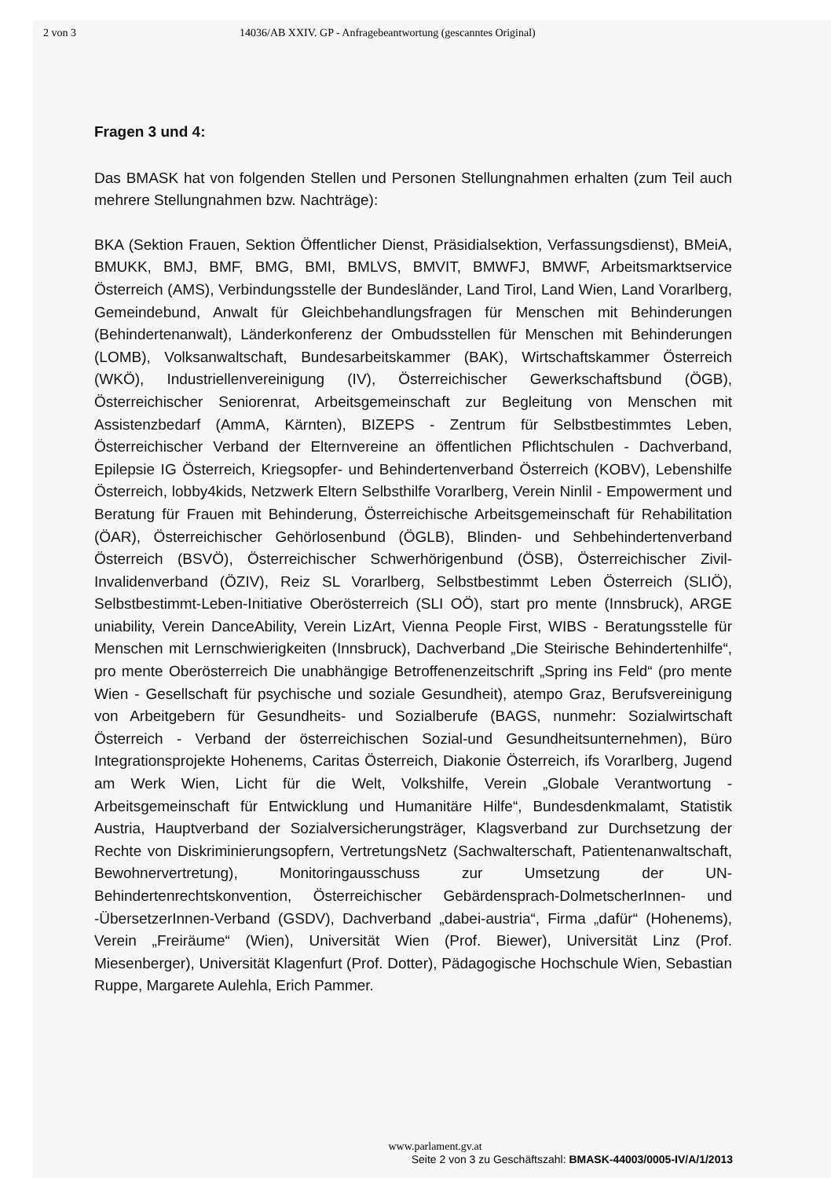2 von 3 14036/AB XXIV. GP - Anfragebeantwortung (gescanntes Original)
Fragen 3 und 4:
Das BMASK hat von folgenden Stellen und Personen Stellungnahmen erhalten (zum Teil auch mehrere Stellungnahmen bzw. Nachträge):
BKA (Sektion Frauen, Sektion Öffentlicher Dienst, Präsidialsektion, Verfassungsdienst), BMeiA, BMUKK, BMJ, BMF, BMG, BMI, BMLVS, BMVIT, BMWFJ, BMWF, Arbeitsmarktservice Österreich (AMS), Verbindungsstelle der Bundesländer, Land Tirol, Land Wien, Land Vorarlberg, Gemeindebund, Anwalt für Gleichbehandlungsfragen für Menschen mit Behinderungen (Behindertenanwalt), Länderkonferenz der Ombudsstellen für Menschen mit Behinderungen (LOMB), Volksanwaltschaft, Bundesarbeitskammer (BAK), Wirtschaftskammer Österreich (WKÖ), Industriellenvereinigung (IV), Österreichischer Gewerkschaftsbund (ÖGB), Österreichischer Seniorenrat, Arbeitsgemeinschaft zur Begleitung von Menschen mit Assistenzbedarf (AmmA, Kärnten), BIZEPS - Zentrum für Selbstbestimmtes Leben, Österreichischer Verband der Elternvereine an öffentlichen Pflichtschulen - Dachverband, Epilepsie IG Österreich, Kriegsopfer- und Behindertenverband Österreich (KOBV), Lebenshilfe Österreich, lobby4kids, Netzwerk Eltern Selbsthilfe Vorarlberg, Verein Ninlil - Empowerment und Beratung für Frauen mit Behinderung, Österreichische Arbeitsgemeinschaft für Rehabilitation (ÖAR), Österreichischer Gehörlosenbund (ÖGLB), Blinden- und Sehbehindertenverband Österreich (BSVÖ), Österreichischer Schwerhörigenbund (ÖSB), Österreichischer Zivil-Invalidenverband (ÖZIV), Reiz SL Vorarlberg, Selbstbestimmt Leben Österreich (SLIÖ), Selbstbestimmt-Leben-Initiative Oberösterreich (SLI OÖ), start pro mente (Innsbruck), ARGE uniability, Verein DanceAbility, Verein LizArt, Vienna People First, WIBS - Beratungsstelle für Menschen mit Lernschwierigkeiten (Innsbruck), Dachverband „Die Steirische Behindertenhilfe“, pro mente Oberösterreich Die unabhängige Betroffenenzeitschrift „Spring ins Feld“ (pro mente Wien - Gesellschaft für psychische und soziale Gesundheit), atempo Graz, Berufsvereinigung von Arbeitgebern für Gesundheits- und Sozialberufe (BAGS, nunmehr: Sozialwirtschaft Österreich - Verband der österreichischen Sozial-und Gesundheitsunternehmen), Büro Integrationsprojekte Hohenems, Caritas Österreich, Diakonie Österreich, ifs Vorarlberg, Jugend am Werk Wien, Licht für die Welt, Volkshilfe, Verein „Globale Verantwortung - Arbeitsgemeinschaft für Entwicklung und Humanitäre Hilfe“, Bundesdenkmalamt, Statistik Austria, Hauptverband der Sozialversicherungsträger, Klagsverband zur Durchsetzung der Rechte von Diskriminierungsopfern, VertretungsNetz (Sachwalterschaft, Patientenanwaltschaft, Bewohnervertretung), Monitoringausschuss zur Umsetzung der UN-Behindertenrechtskonvention, Österreichischer Gebärdensprach-DolmetscherInnen- und -ÜbersetzerInnen-Verband (GSDV), Dachverband „dabei-austria“, Firma „dafür“ (Hohenems), Verein „Freiräume“ (Wien), Universität Wien (Prof. Biewer), Universität Linz (Prof. Miesenberger), Universität Klagenfurt (Prof. Dotter), Pädagogische Hochschule Wien, Sebastian Ruppe, Margarete Aulehla, Erich Pammer.
www.parlament.gv.at
Seite 2 von 3 zu Geschäftszahl: BMASK-44003/0005-IV/A/1/2013